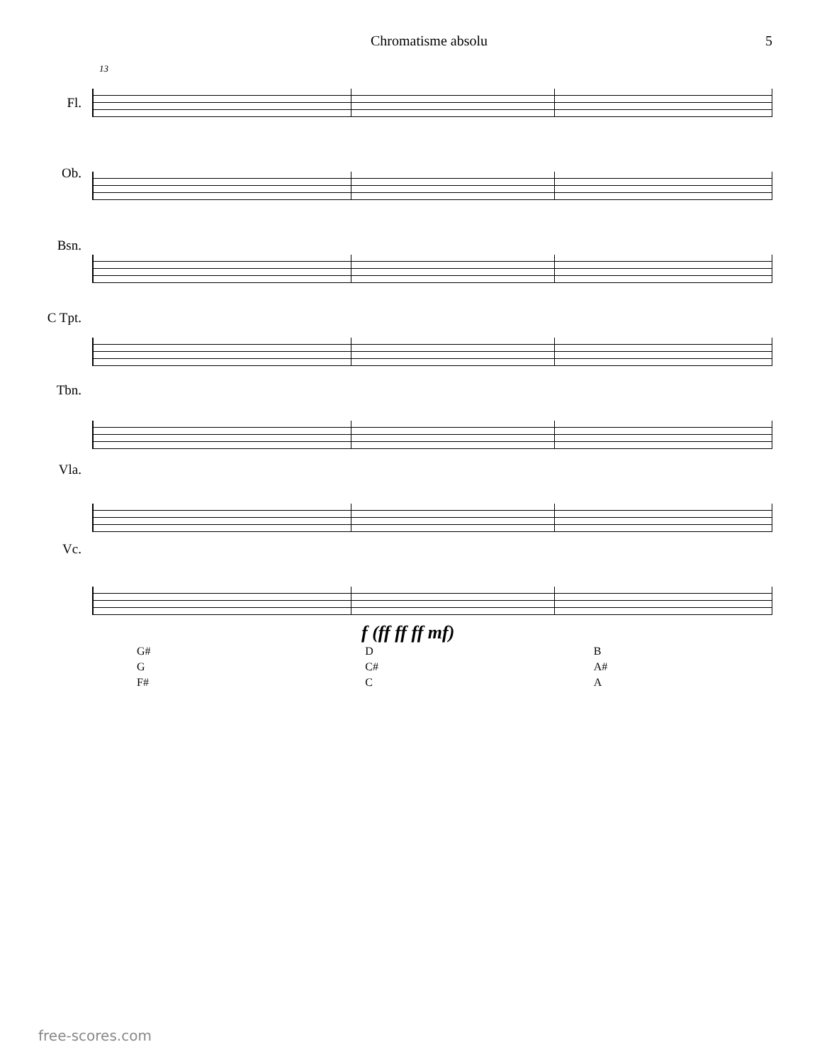Chromatisme absolu 5
13
Fl.
Ob.
Bsn.
C Tpt.
Tbn.
Vla.
Vc.
f (ff ff ff mf)
G#
G
F#
D
C#
C
B
A#
A
free-scores.com